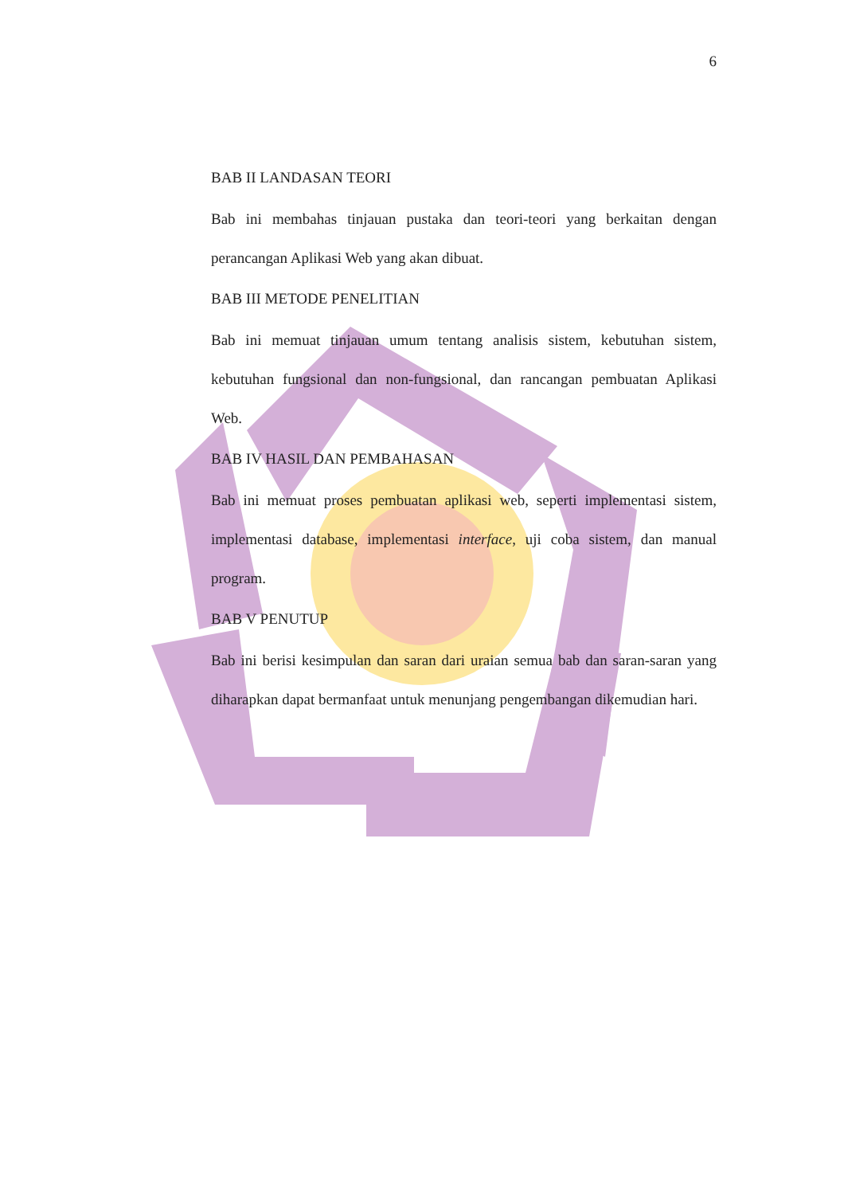6
BAB II LANDASAN TEORI
Bab ini membahas tinjauan pustaka dan teori-teori yang berkaitan dengan perancangan Aplikasi Web yang akan dibuat.
BAB III METODE PENELITIAN
Bab ini memuat tinjauan umum tentang analisis sistem, kebutuhan sistem, kebutuhan fungsional dan non-fungsional, dan rancangan pembuatan Aplikasi Web.
BAB IV HASIL DAN PEMBAHASAN
Bab ini memuat proses pembuatan aplikasi web, seperti implementasi sistem, implementasi database, implementasi interface, uji coba sistem, dan manual program.
BAB V PENUTUP
Bab ini berisi kesimpulan dan saran dari uraian semua bab dan saran-saran yang diharapkan dapat bermanfaat untuk menunjang pengembangan dikemudian hari.